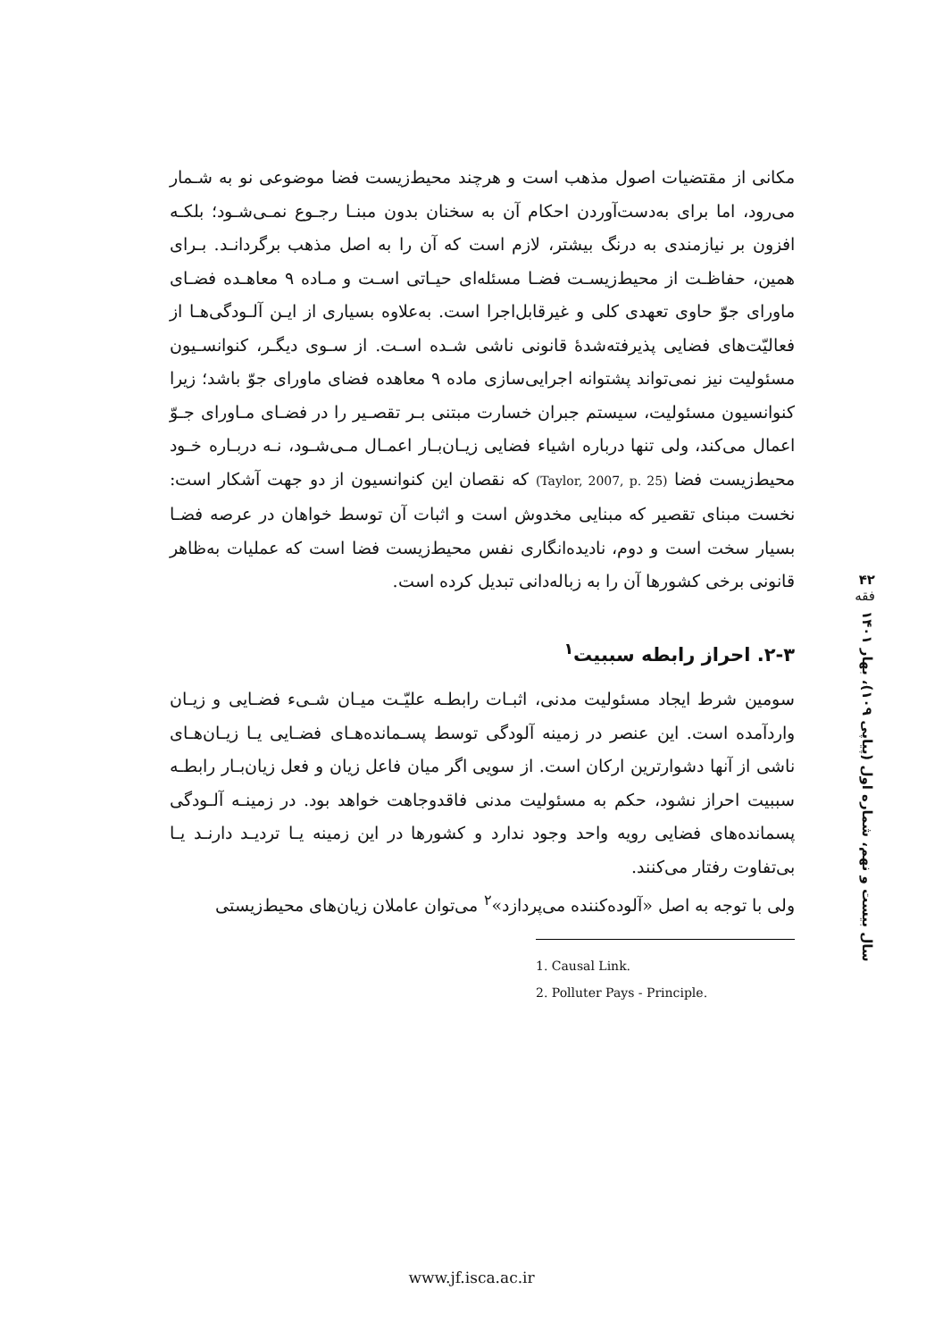۴۲
فقه
سال بیست و نهم، شماره اول (پیاپی ۱۰۹)، بهار ۱۴۰۱
مکانی از مقتضیات اصول مذهب است و هرچند محیط‌زیست فضا موضوعی نو به شـمار می‌رود، اما برای به‌دست‌آوردن احکام آن به سخنان بدون مبنـا رجـوع نمـی‌شـود؛ بلکـه افزون بر نیازمندی به درنگ بیشتر، لازم است که آن را به اصل مذهب برگردانـد. بـرای همین، حفاظـت از محیط‌زیسـت فضـا مسئله‌ای حیـاتی اسـت و مـاده ۹ معاهـده فضـای ماورای جوّ حاوی تعهدی کلی و غیرقابل‌اجرا است. به‌علاوه بسیاری از ایـن آلـودگی‌هـا از فعالیّت‌های فضایی پذیرفته‌شدهٔ قانونی ناشی شـده اسـت. از سـوی دیگـر، کنوانسـیون مسئولیت نیز نمی‌تواند پشتوانه اجرایی‌سازی ماده ۹ معاهده فضای ماورای جوّ باشد؛ زیرا کنوانسیون مسئولیت، سیستم جبران خسارت مبتنی بـر تقصـیر را در فضـای مـاورای جـوّ اعمال می‌کند، ولی تنها درباره اشیاء فضایی زیـان‌بـار اعمـال مـی‌شـود، نـه دربـاره خـود محیط‌زیست فضا (Taylor, 2007, p. 25) که نقصان این کنوانسیون از دو جهت آشکار است: نخست مبنای تقصیر که مبنایی مخدوش است و اثبات آن توسط خواهان در عرصه فضـا بسیار سخت است و دوم، نادیده‌انگاری نفس محیط‌زیست فضا است که عملیات به‌ظاهر قانونی برخی کشورها آن را به زباله‌دانی تبدیل کرده است.
۲-۳. احراز رابطه سببیت<sup>۱</sup>
سومین شرط ایجاد مسئولیت مدنی، اثبـات رابطـه علیّـت میـان شـیء فضـایی و زیـان واردآمده است. این عنصر در زمینه آلودگی توسط پسـمانده‌هـای فضـایی یـا زیـان‌هـای ناشی از آنها دشوارترین ارکان است. از سویی اگر میان فاعل زیان و فعل زیان‌بـار رابطـه سببیت احراز نشود، حکم به مسئولیت مدنی فاقدوجاهت خواهد بود. در زمینـه آلـودگی پسمانده‌های فضایی رویه واحد وجود ندارد و کشورها در این زمینه یـا تردیـد دارنـد یـا بی‌تفاوت رفتار می‌کنند.
ولی با توجه به اصل «آلوده‌کننده می‌پردازد»<sup>۲</sup> می‌توان عاملان زیان‌های محیط‌زیستی
1. Causal Link.
2. Polluter Pays - Principle.
www.jf.isca.ac.ir